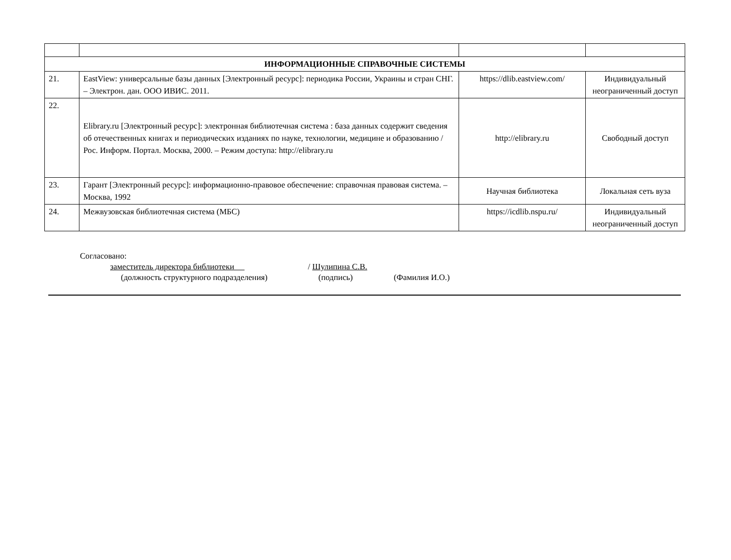| ИНФОРМАЦИОННЫЕ СПРАВОЧНЫЕ СИСТЕМЫ | | | |
| 21. | EastView: универсальные базы данных [Электронный ресурс]: периодика России, Украины и стран СНГ. – Электрон. дан. ООО ИВИС. 2011. | https://dlib.eastview.com/ | Индивидуальный неограниченный доступ |
| 22. | Elibrary.ru [Электронный ресурс]: электронная библиотечная система : база данных содержит сведения об отечественных книгах и периодических изданиях по науке, технологии, медицине и образованию / Рос. Информ. Портал. Москва, 2000. – Режим доступа: http://elibrary.ru | http://elibrary.ru | Свободный доступ |
| 23. | Гарант [Электронный ресурс]: информационно-правовое обеспечение: справочная правовая система. – Москва, 1992 | Научная библиотека | Локальная сеть вуза |
| 24. | Межвузовская библиотечная система (МБС) | https://icdlib.nspu.ru/ | Индивидуальный неограниченный доступ |
Согласовано:
заместитель директора библиотеки / Шулипина С.В.
(должность структурного подразделения) (подпись) (Фамилия И.О.)